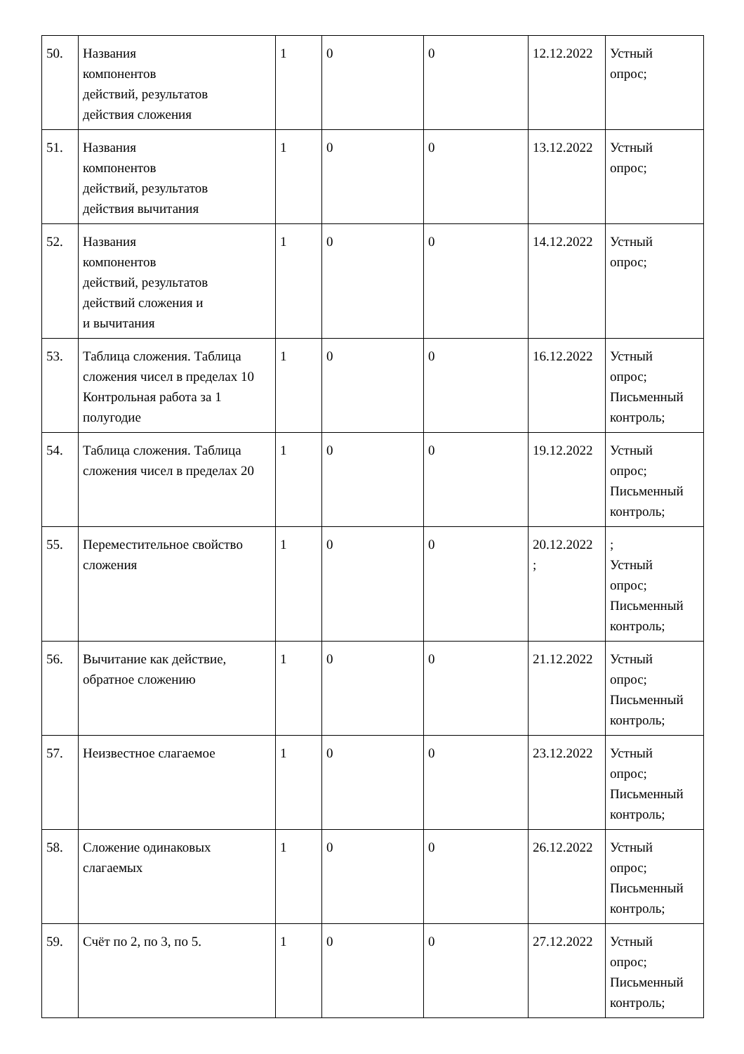| 50. | Названия компонентов действий, результатов действия сложения | 1 | 0 | 0 | 12.12.2022 | Устный опрос; |
| 51. | Названия компонентов действий, результатов действия вычитания | 1 | 0 | 0 | 13.12.2022 | Устный опрос; |
| 52. | Названия компонентов действий, результатов действий сложения и и вычитания | 1 | 0 | 0 | 14.12.2022 | Устный опрос; |
| 53. | Таблица сложения. Таблица сложения чисел в пределах 10 Контрольная работа за 1 полугодие | 1 | 0 | 0 | 16.12.2022 | Устный опрос; Письменный контроль; |
| 54. | Таблица сложения. Таблица сложения чисел в пределах 20 | 1 | 0 | 0 | 19.12.2022 | Устный опрос; Письменный контроль; |
| 55. | Переместительное свойство сложения | 1 | 0 | 0 | 20.12.2022 ; | ; Устный опрос; Письменный контроль; |
| 56. | Вычитание как действие, обратное сложению | 1 | 0 | 0 | 21.12.2022 | Устный опрос; Письменный контроль; |
| 57. | Неизвестное слагаемое | 1 | 0 | 0 | 23.12.2022 | Устный опрос; Письменный контроль; |
| 58. | Сложение одинаковых слагаемых | 1 | 0 | 0 | 26.12.2022 | Устный опрос; Письменный контроль; |
| 59. | Счёт по 2, по 3, по 5. | 1 | 0 | 0 | 27.12.2022 | Устный опрос; Письменный контроль; |